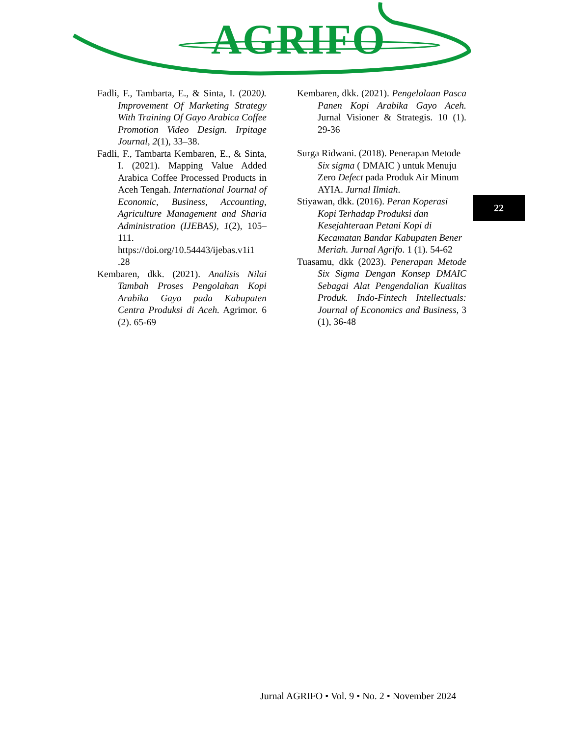AGRIFO
Fadli, F., Tambarta, E., & Sinta, I. (2020). Improvement Of Marketing Strategy With Training Of Gayo Arabica Coffee Promotion Video Design. Irpitage Journal, 2(1), 33–38.
Fadli, F., Tambarta Kembaren, E., & Sinta, I. (2021). Mapping Value Added Arabica Coffee Processed Products in Aceh Tengah. International Journal of Economic, Business, Accounting, Agriculture Management and Sharia Administration (IJEBAS), 1(2), 105–111. https://doi.org/10.54443/ijebas.v1i1 .28
Kembaren, dkk. (2021). Analisis Nilai Tambah Proses Pengolahan Kopi Arabika Gayo pada Kabupaten Centra Produksi di Aceh. Agrimor. 6 (2). 65-69
Kembaren, dkk. (2021). Pengelolaan Pasca Panen Kopi Arabika Gayo Aceh. Jurnal Visioner & Strategis. 10 (1). 29-36
Surga Ridwani. (2018). Penerapan Metode Six sigma ( DMAIC ) untuk Menuju Zero Defect pada Produk Air Minum AYIA. Jurnal Ilmiah.
Stiyawan, dkk. (2016). Peran Koperasi Kopi Terhadap Produksi dan Kesejahteraan Petani Kopi di Kecamatan Bandar Kabupaten Bener Meriah. Jurnal Agrifo. 1 (1). 54-62
Tuasamu, dkk (2023). Penerapan Metode Six Sigma Dengan Konsep DMAIC Sebagai Alat Pengendalian Kualitas Produk. Indo-Fintech Intellectuals: Journal of Economics and Business, 3 (1), 36-48
22
Jurnal AGRIFO • Vol. 9 • No. 2 • November 2024